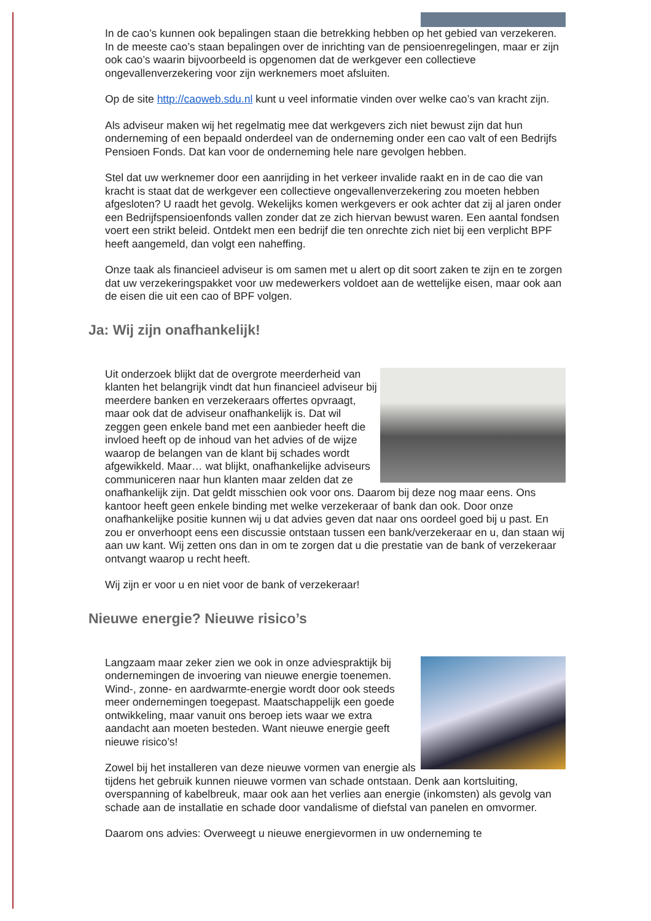In de cao’s kunnen ook bepalingen staan die betrekking hebben op het gebied van verzekeren. In de meeste cao’s staan bepalingen over de inrichting van de pensioenregelingen, maar er zijn ook cao’s waarin bijvoorbeeld is opgenomen dat de werkgever een collectieve ongevallenverzekering voor zijn werknemers moet afsluiten.
Op de site http://caoweb.sdu.nl kunt u veel informatie vinden over welke cao’s van kracht zijn.
Als adviseur maken wij het regelmatig mee dat werkgevers zich niet bewust zijn dat hun onderneming of een bepaald onderdeel van de onderneming onder een cao valt of een Bedrijfs Pensioen Fonds. Dat kan voor de onderneming hele nare gevolgen hebben.
Stel dat uw werknemer door een aanrijding in het verkeer invalide raakt en in de cao die van kracht is staat dat de werkgever een collectieve ongevallenverzekering zou moeten hebben afgesloten? U raadt het gevolg. Wekelijks komen werkgevers er ook achter dat zij al jaren onder een Bedrijfspensioenfonds vallen zonder dat ze zich hiervan bewust waren. Een aantal fondsen voert een strikt beleid. Ontdekt men een bedrijf die ten onrechte zich niet bij een verplicht BPF heeft aangemeld, dan volgt een naheffing.
Onze taak als financieel adviseur is om samen met u alert op dit soort zaken te zijn en te zorgen dat uw verzekeringspakket voor uw medewerkers voldoet aan de wettelijke eisen, maar ook aan de eisen die uit een cao of BPF volgen.
Ja: Wij zijn onafhankelijk!
Uit onderzoek blijkt dat de overgrote meerderheid van klanten het belangrijk vindt dat hun financieel adviseur bij meerdere banken en verzekeraars offertes opvraagt, maar ook dat de adviseur onafhankelijk is. Dat wil zeggen geen enkele band met een aanbieder heeft die invloed heeft op de inhoud van het advies of de wijze waarop de belangen van de klant bij schades wordt afgewikkeld. Maar… wat blijkt, onafhankelijke adviseurs communiceren naar hun klanten maar zelden dat ze onafhankelijk zijn. Dat geldt misschien ook voor ons. Daarom bij deze nog maar eens. Ons kantoor heeft geen enkele binding met welke verzekeraar of bank dan ook. Door onze onafhankelijke positie kunnen wij u dat advies geven dat naar ons oordeel goed bij u past. En zou er onverhoopt eens een discussie ontstaan tussen een bank/verzekeraar en u, dan staan wij aan uw kant. Wij zetten ons dan in om te zorgen dat u die prestatie van de bank of verzekeraar ontvangt waarop u recht heeft.
Wij zijn er voor u en niet voor de bank of verzekeraar!
Nieuwe energie? Nieuwe risico’s
Langzaam maar zeker zien we ook in onze adviespraktijk bij ondernemingen de invoering van nieuwe energie toenemen. Wind-, zonne- en aardwarmte-energie wordt door ook steeds meer ondernemingen toegepast. Maatschappelijk een goede ontwikkeling, maar vanuit ons beroep iets waar we extra aandacht aan moeten besteden. Want nieuwe energie geeft nieuwe risico’s!
Zowel bij het installeren van deze nieuwe vormen van energie als tijdens het gebruik kunnen nieuwe vormen van schade ontstaan. Denk aan kortsluiting, overspanning of kabelbreuk, maar ook aan het verlies aan energie (inkomsten) als gevolg van schade aan de installatie en schade door vandalisme of diefstal van panelen en omvormer.
Daarom ons advies: Overweegt u nieuwe energievormen in uw onderneming te